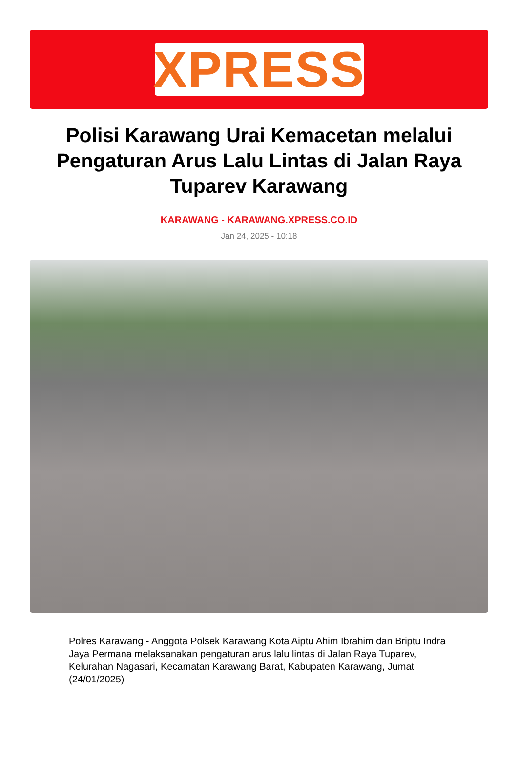XPRESS
Polisi Karawang Urai Kemacetan melalui Pengaturan Arus Lalu Lintas di Jalan Raya Tuparev Karawang
KARAWANG - KARAWANG.XPRESS.CO.ID
Jan 24, 2025 - 10:18
Polres Karawang - Anggota Polsek Karawang Kota Aiptu Ahim Ibrahim dan Briptu Indra Jaya Permana melaksanakan pengaturan arus lalu lintas di Jalan Raya Tuparev, Kelurahan Nagasari, Kecamatan Karawang Barat, Kabupaten Karawang, Jumat (24/01/2025)